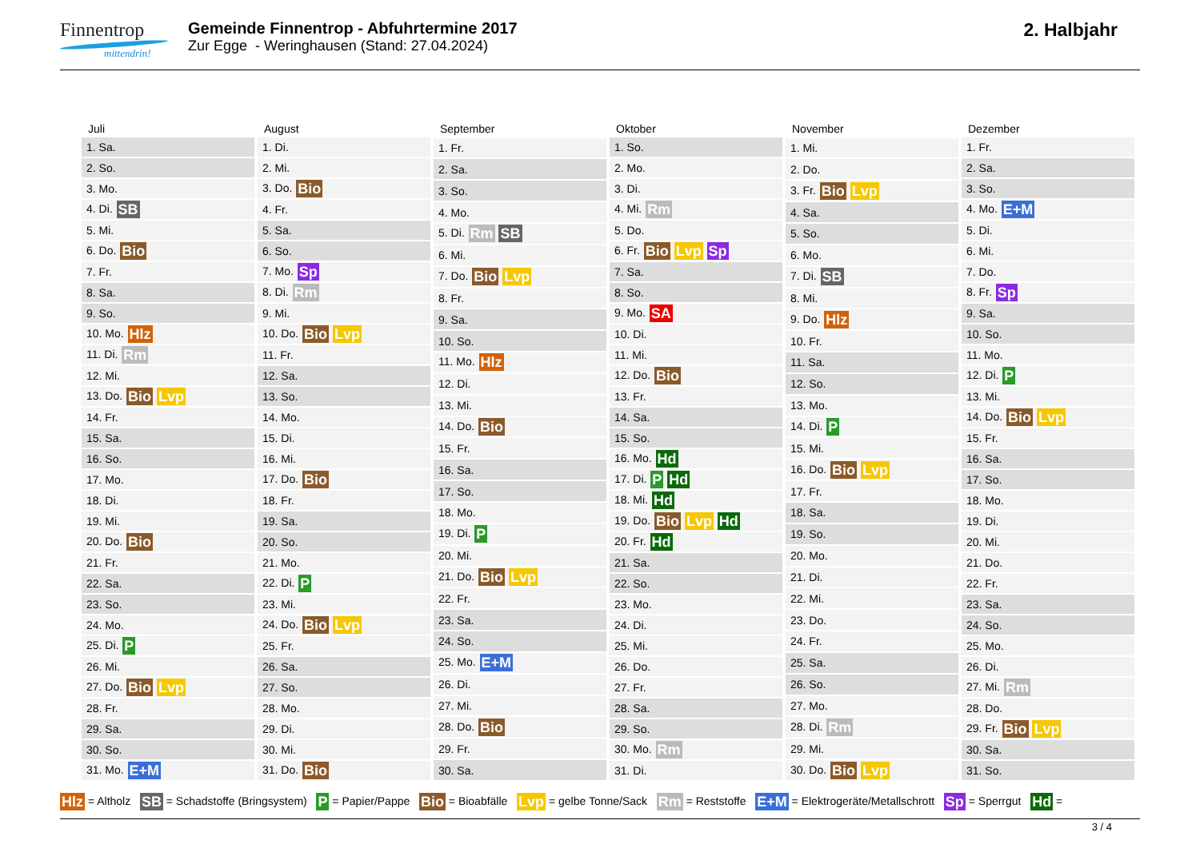Finnentrop
mittendrin!
Gemeinde Finnentrop - Abfuhrtermine 2017
Zur Egge - Weringhausen (Stand: 27.04.2024)
2. Halbjahr
| Juli |
| --- |
| 1. Sa. |
| 2. So. |
| 3. Mo. |
| 4. Di. SB |
| 5. Mi. |
| 6. Do. Bio |
| 7. Fr. |
| 8. Sa. |
| 9. So. |
| 10. Mo. Hlz |
| 11. Di. Rm |
| 12. Mi. |
| 13. Do. Bio Lvp |
| 14. Fr. |
| 15. Sa. |
| 16. So. |
| 17. Mo. |
| 18. Di. |
| 19. Mi. |
| 20. Do. Bio |
| 21. Fr. |
| 22. Sa. |
| 23. So. |
| 24. Mo. |
| 25. Di. P |
| 26. Mi. |
| 27. Do. Bio Lvp |
| 28. Fr. |
| 29. Sa. |
| 30. So. |
| 31. Mo. E+M |
| August |
| --- |
| 1. Di. |
| 2. Mi. |
| 3. Do. Bio |
| 4. Fr. |
| 5. Sa. |
| 6. So. |
| 7. Mo. Sp |
| 8. Di. Rm |
| 9. Mi. |
| 10. Do. Bio Lvp |
| 11. Fr. |
| 12. Sa. |
| 13. So. |
| 14. Mo. |
| 15. Di. |
| 16. Mi. |
| 17. Do. Bio |
| 18. Fr. |
| 19. Sa. |
| 20. So. |
| 21. Mo. |
| 22. Di. P |
| 23. Mi. |
| 24. Do. Bio Lvp |
| 25. Fr. |
| 26. Sa. |
| 27. So. |
| 28. Mo. |
| 29. Di. |
| 30. Mi. |
| 31. Do. Bio |
| September |
| --- |
| 1. Fr. |
| 2. Sa. |
| 3. So. |
| 4. Mo. |
| 5. Di. Rm SB |
| 6. Mi. |
| 7. Do. Bio Lvp |
| 8. Fr. |
| 9. Sa. |
| 10. So. |
| 11. Mo. Hlz |
| 12. Di. |
| 13. Mi. |
| 14. Do. Bio |
| 15. Fr. |
| 16. Sa. |
| 17. So. |
| 18. Mo. |
| 19. Di. P |
| 20. Mi. |
| 21. Do. Bio Lvp |
| 22. Fr. |
| 23. Sa. |
| 24. So. |
| 25. Mo. E+M |
| 26. Di. |
| 27. Mi. |
| 28. Do. Bio |
| 29. Fr. |
| 30. Sa. |
| Oktober |
| --- |
| 1. So. |
| 2. Mo. |
| 3. Di. |
| 4. Mi. Rm |
| 5. Do. |
| 6. Fr. Bio Lvp Sp |
| 7. Sa. |
| 8. So. |
| 9. Mo. SA |
| 10. Di. |
| 11. Mi. |
| 12. Do. Bio |
| 13. Fr. |
| 14. Sa. |
| 15. So. |
| 16. Mo. Hd |
| 17. Di. P Hd |
| 18. Mi. Hd |
| 19. Do. Bio Lvp Hd |
| 20. Fr. Hd |
| 21. Sa. |
| 22. So. |
| 23. Mo. |
| 24. Di. |
| 25. Mi. |
| 26. Do. |
| 27. Fr. |
| 28. Sa. |
| 29. So. |
| 30. Mo. Rm |
| 31. Di. |
| November |
| --- |
| 1. Mi. |
| 2. Do. |
| 3. Fr. Bio Lvp |
| 4. Sa. |
| 5. So. |
| 6. Mo. |
| 7. Di. SB |
| 8. Mi. |
| 9. Do. Hlz |
| 10. Fr. |
| 11. Sa. |
| 12. So. |
| 13. Mo. |
| 14. Di. P |
| 15. Mi. |
| 16. Do. Bio Lvp |
| 17. Fr. |
| 18. Sa. |
| 19. So. |
| 20. Mo. |
| 21. Di. |
| 22. Mi. |
| 23. Do. |
| 24. Fr. |
| 25. Sa. |
| 26. So. |
| 27. Mo. |
| 28. Di. Rm |
| 29. Mi. |
| 30. Do. Bio Lvp |
| Dezember |
| --- |
| 1. Fr. |
| 2. Sa. |
| 3. So. |
| 4. Mo. E+M |
| 5. Di. |
| 6. Mi. |
| 7. Do. |
| 8. Fr. Sp |
| 9. Sa. |
| 10. So. |
| 11. Mo. |
| 12. Di. P |
| 13. Mi. |
| 14. Do. Bio Lvp |
| 15. Fr. |
| 16. Sa. |
| 17. So. |
| 18. Mo. |
| 19. Di. |
| 20. Mi. |
| 21. Do. |
| 22. Fr. |
| 23. Sa. |
| 24. So. |
| 25. Mo. |
| 26. Di. |
| 27. Mi. Rm |
| 28. Do. |
| 29. Fr. Bio Lvp |
| 30. Sa. |
| 31. So. |
Hlz = Altholz SB = Schadstoffe (Bringsystem) P = Papier/Pappe Bio = Bioabfälle Lvp = gelbe Tonne/Sack Rm = Reststoffe E+M = Elektrogeräte/Metallschrott Sp = Sperrgut Hd =
3 / 4